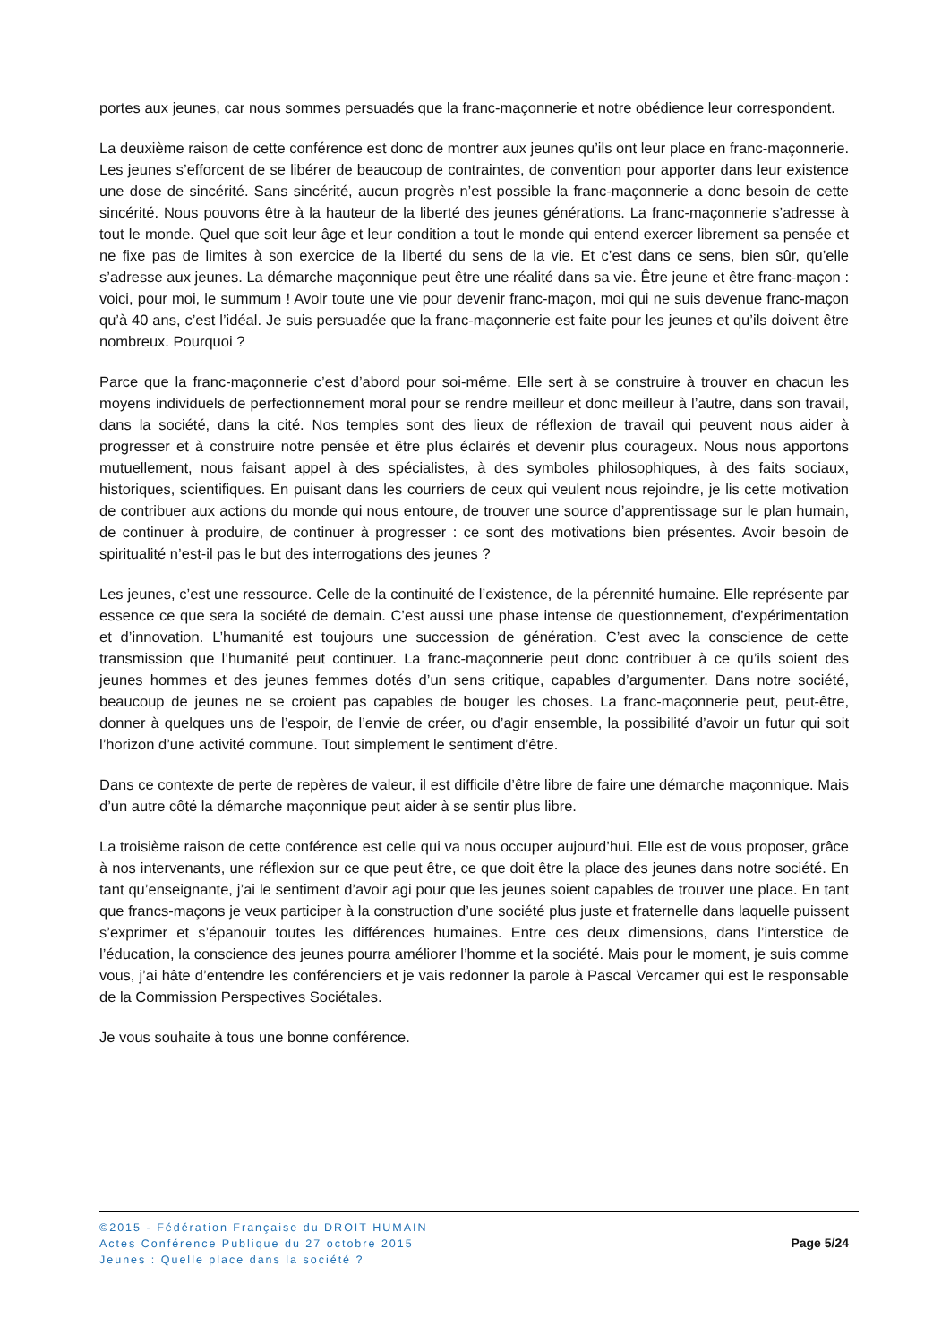portes aux jeunes, car nous sommes persuadés que la franc-maçonnerie et notre obédience leur correspondent.
La deuxième raison de cette conférence est donc de montrer aux jeunes qu’ils ont leur place en franc-maçonnerie. Les jeunes s’efforcent de se libérer de beaucoup de contraintes, de convention pour apporter dans leur existence une dose de sincérité. Sans sincérité, aucun progrès n’est possible la franc-maçonnerie a donc besoin de cette sincérité. Nous pouvons être à la hauteur de la liberté des jeunes générations. La franc-maçonnerie s’adresse à tout le monde. Quel que soit leur âge et leur condition a tout le monde qui entend exercer librement sa pensée et ne fixe pas de limites à son exercice de la liberté du sens de la vie. Et c’est dans ce sens, bien sûr, qu’elle s’adresse aux jeunes. La démarche maçonnique peut être une réalité dans sa vie. Être jeune et être franc-maçon : voici, pour moi, le summum ! Avoir toute une vie pour devenir franc-maçon, moi qui ne suis devenue franc-maçon qu’à 40 ans, c’est l’idéal. Je suis persuadée que la franc-maçonnerie est faite pour les jeunes et qu’ils doivent être nombreux. Pourquoi ?
Parce que la franc-maçonnerie c’est d’abord pour soi-même. Elle sert à se construire à trouver en chacun les moyens individuels de perfectionnement moral pour se rendre meilleur et donc meilleur à l’autre, dans son travail, dans la société, dans la cité. Nos temples sont des lieux de réflexion de travail qui peuvent nous aider à progresser et à construire notre pensée et être plus éclairés et devenir plus courageux. Nous nous apportons mutuellement, nous faisant appel à des spécialistes, à des symboles philosophiques, à des faits sociaux, historiques, scientifiques. En puisant dans les courriers de ceux qui veulent nous rejoindre, je lis cette motivation de contribuer aux actions du monde qui nous entoure, de trouver une source d’apprentissage sur le plan humain, de continuer à produire, de continuer à progresser : ce sont des motivations bien présentes. Avoir besoin de spiritualité n’est-il pas le but des interrogations des jeunes ?
Les jeunes, c’est une ressource. Celle de la continuité de l’existence, de la pérennité humaine. Elle représente par essence ce que sera la société de demain. C’est aussi une phase intense de questionnement, d’expérimentation et d’innovation. L’humanité est toujours une succession de génération. C’est avec la conscience de cette transmission que l’humanité peut continuer. La franc-maçonnerie peut donc contribuer à ce qu’ils soient des jeunes hommes et des jeunes femmes dotés d’un sens critique, capables d’argumenter. Dans notre société, beaucoup de jeunes ne se croient pas capables de bouger les choses. La franc-maçonnerie peut, peut-être, donner à quelques uns de l’espoir, de l’envie de créer, ou d’agir ensemble, la possibilité d’avoir un futur qui soit l’horizon d’une activité commune. Tout simplement le sentiment d’être.
Dans ce contexte de perte de repères de valeur, il est difficile d’être libre de faire une démarche maçonnique. Mais d’un autre côté la démarche maçonnique peut aider à se sentir plus libre.
La troisième raison de cette conférence est celle qui va nous occuper aujourd’hui. Elle est de vous proposer, grâce à nos intervenants, une réflexion sur ce que peut être, ce que doit être la place des jeunes dans notre société. En tant qu’enseignante, j’ai le sentiment d’avoir agi pour que les jeunes soient capables de trouver une place. En tant que francs-maçons je veux participer à la construction d’une société plus juste et fraternelle dans laquelle puissent s’exprimer et s’épanouir toutes les différences humaines. Entre ces deux dimensions, dans l’interstice de l’éducation, la conscience des jeunes pourra améliorer l’homme et la société. Mais pour le moment, je suis comme vous, j’ai hâte d’entendre les conférenciers et je vais redonner la parole à Pascal Vercamer qui est le responsable de la Commission Perspectives Sociétales.
Je vous souhaite à tous une bonne conférence.
©2015 - Fédération Française du DROIT HUMAIN
Actes Conférence Publique du 27 octobre 2015
Jeunes : Quelle place dans la société ?
Page 5/24